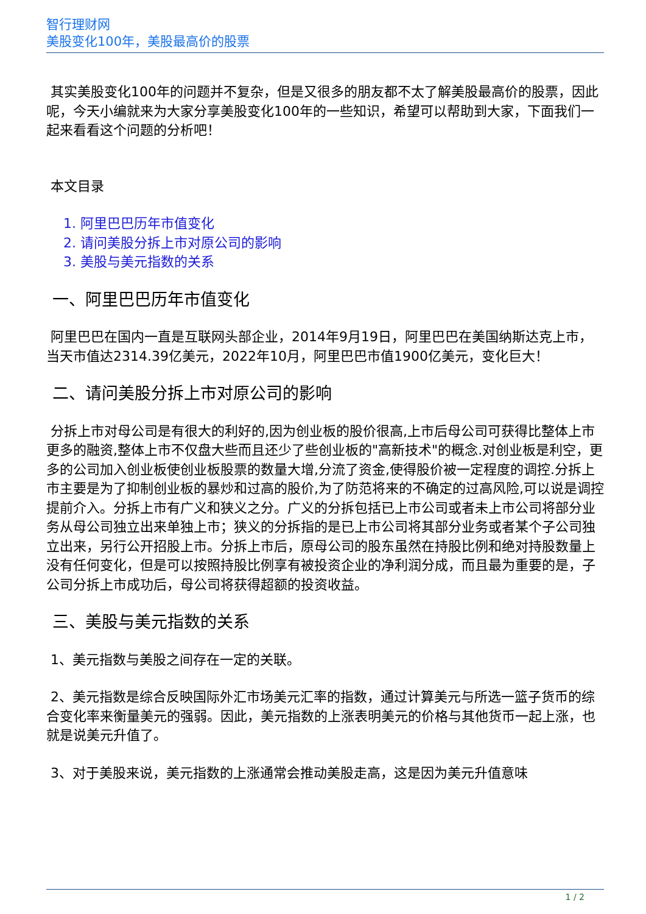智行理财网
美股变化100年，美股最高价的股票
其实美股变化100年的问题并不复杂，但是又很多的朋友都不太了解美股最高价的股票，因此呢，今天小编就来为大家分享美股变化100年的一些知识，希望可以帮助到大家，下面我们一起来看看这个问题的分析吧！
本文目录
1. 阿里巴巴历年市值变化
2. 请问美股分拆上市对原公司的影响
3. 美股与美元指数的关系
一、阿里巴巴历年市值变化
阿里巴巴在国内一直是互联网头部企业，2014年9月19日，阿里巴巴在美国纳斯达克上市，当天市值达2314.39亿美元，2022年10月，阿里巴巴市值1900亿美元，变化巨大！
二、请问美股分拆上市对原公司的影响
分拆上市对母公司是有很大的利好的,因为创业板的股价很高,上市后母公司可获得比整体上市更多的融资,整体上市不仅盘大些而且还少了些创业板的"高新技术"的概念.对创业板是利空，更多的公司加入创业板使创业板股票的数量大增,分流了资金,使得股价被一定程度的调控.分拆上市主要是为了抑制创业板的暴炒和过高的股价,为了防范将来的不确定的过高风险,可以说是调控提前介入。分拆上市有广义和狭义之分。广义的分拆包括已上市公司或者未上市公司将部分业务从母公司独立出来单独上市；狭义的分拆指的是已上市公司将其部分业务或者某个子公司独立出来，另行公开招股上市。分拆上市后，原母公司的股东虽然在持股比例和绝对持股数量上没有任何变化，但是可以按照持股比例享有被投资企业的净利润分成，而且最为重要的是，子公司分拆上市成功后，母公司将获得超额的投资收益。
三、美股与美元指数的关系
1、美元指数与美股之间存在一定的关联。
2、美元指数是综合反映国际外汇市场美元汇率的指数，通过计算美元与所选一篮子货币的综合变化率来衡量美元的强弱。因此，美元指数的上涨表明美元的价格与其他货币一起上涨，也就是说美元升值了。
3、对于美股来说，美元指数的上涨通常会推动美股走高，这是因为美元升值意味
1 / 2